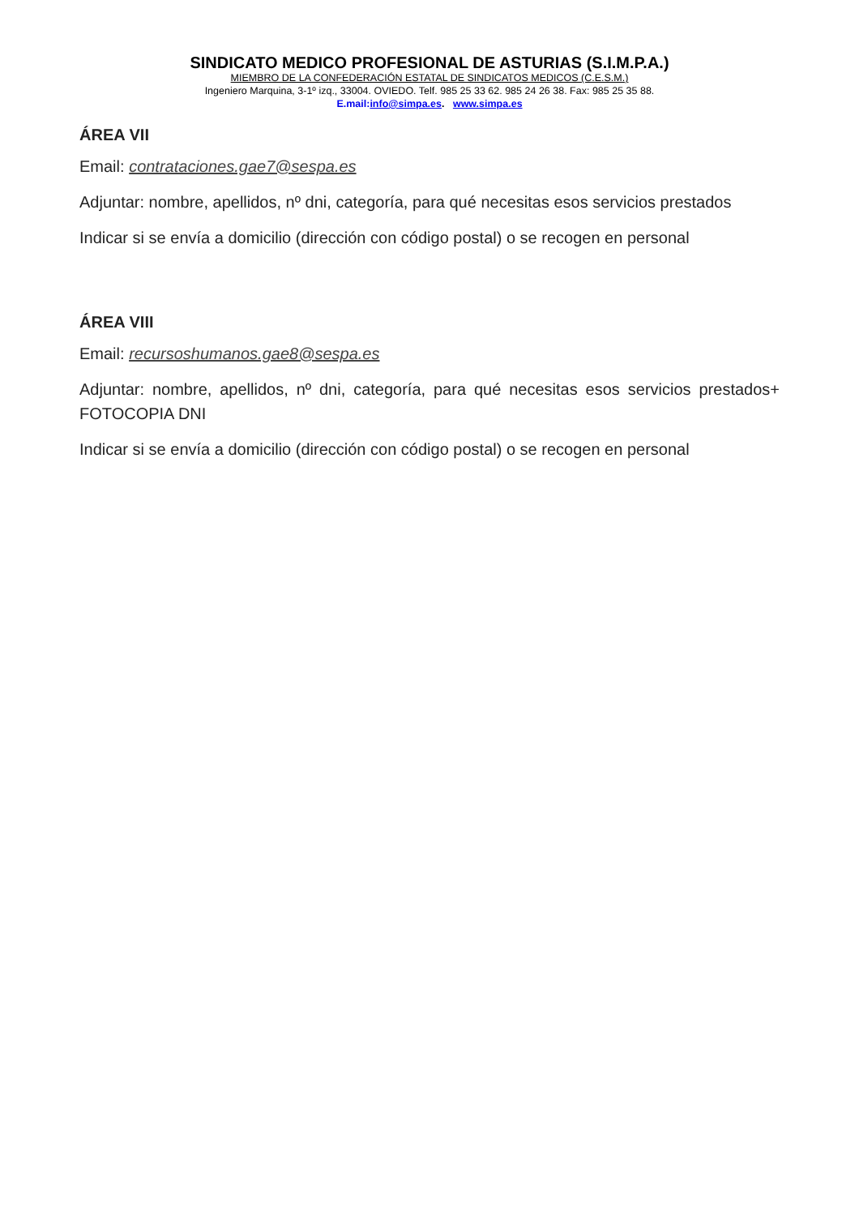SINDICATO MEDICO PROFESIONAL DE ASTURIAS (S.I.M.P.A.)
MIEMBRO DE LA CONFEDERACIÓN ESTATAL DE SINDICATOS MEDICOS (C.E.S.M.)
Ingeniero Marquina, 3-1º izq., 33004. OVIEDO. Telf. 985 25 33 62. 985 24 26 38. Fax: 985 25 35 88.
E.mail:info@simpa.es. www.simpa.es
ÁREA VII
Email: contrataciones.gae7@sespa.es
Adjuntar: nombre, apellidos, nº dni, categoría, para qué necesitas esos servicios prestados
Indicar si se envía a domicilio (dirección con código postal) o se recogen en personal
ÁREA VIII
Email: recursoshumanos.gae8@sespa.es
Adjuntar: nombre, apellidos, nº dni, categoría, para qué necesitas esos servicios prestados+ FOTOCOPIA DNI
Indicar si se envía a domicilio (dirección con código postal) o se recogen en personal